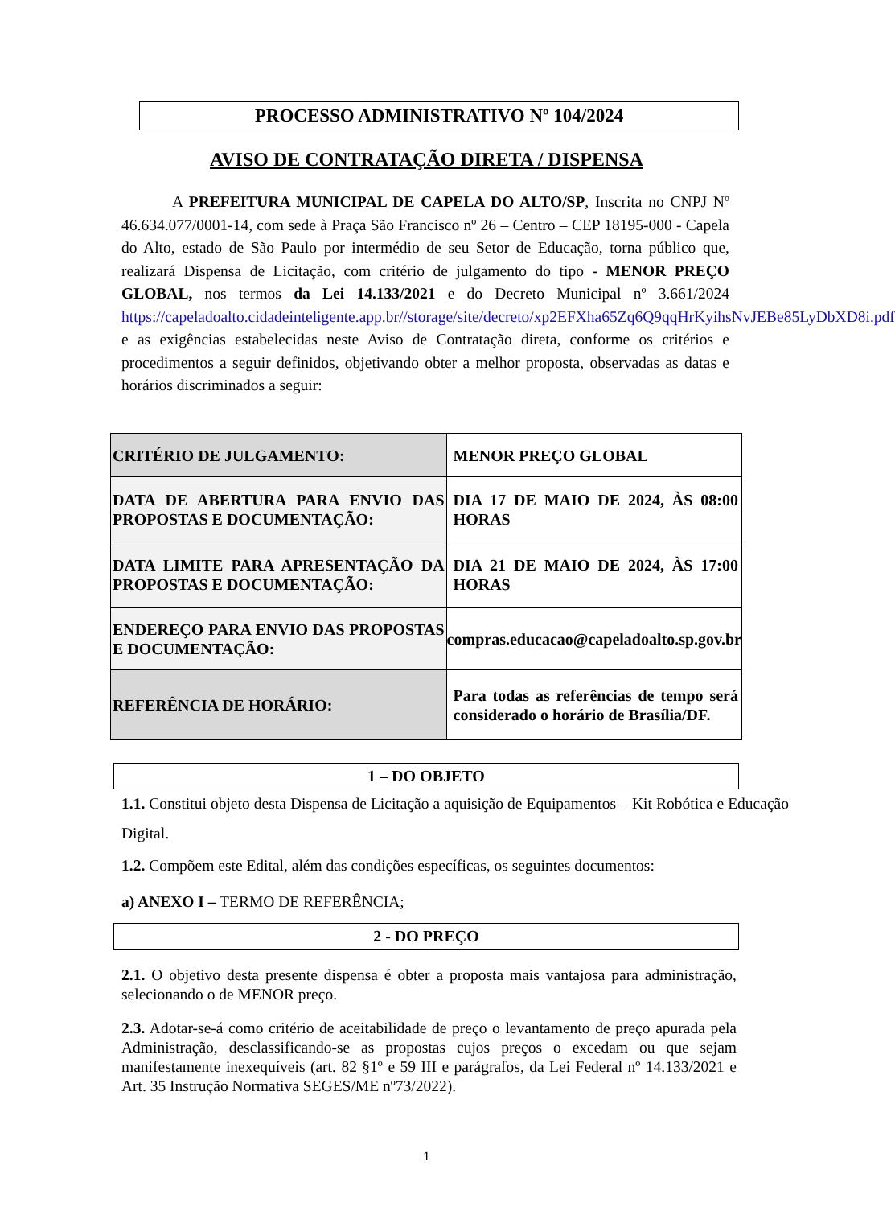PROCESSO ADMINISTRATIVO Nº 104/2024
AVISO DE CONTRATAÇÃO DIRETA / DISPENSA
A PREFEITURA MUNICIPAL DE CAPELA DO ALTO/SP, Inscrita no CNPJ Nº 46.634.077/0001-14, com sede à Praça São Francisco nº 26 – Centro – CEP 18195-000 - Capela do Alto, estado de São Paulo por intermédio de seu Setor de Educação, torna público que, realizará Dispensa de Licitação, com critério de julgamento do tipo - MENOR PREÇO GLOBAL, nos termos da Lei 14.133/2021 e do Decreto Municipal nº 3.661/2024 https://capeladoalto.cidadeinteligente.app.br//storage/site/decreto/xp2EFXha65Zq6Q9qqHrKyihsNvJEBe85LyDbXD8i.pdf e as exigências estabelecidas neste Aviso de Contratação direta, conforme os critérios e procedimentos a seguir definidos, objetivando obter a melhor proposta, observadas as datas e horários discriminados a seguir:
| CRITÉRIO DE JULGAMENTO: | MENOR PREÇO GLOBAL |
| DATA DE ABERTURA PARA ENVIO DAS PROPOSTAS E DOCUMENTAÇÃO: | DIA 17 DE MAIO DE 2024, ÀS 08:00 HORAS |
| DATA LIMITE PARA APRESENTAÇÃO DA PROPOSTAS E DOCUMENTAÇÃO: | DIA 21 DE MAIO DE 2024, ÀS 17:00 HORAS |
| ENDEREÇO PARA ENVIO DAS PROPOSTAS E DOCUMENTAÇÃO: | compras.educacao@capeladoalto.sp.gov.br |
| REFERÊNCIA DE HORÁRIO: | Para todas as referências de tempo será considerado o horário de Brasília/DF. |
1 – DO OBJETO
1.1. Constitui objeto desta Dispensa de Licitação a aquisição de Equipamentos – Kit Robótica e Educação Digital.
1.2. Compõem este Edital, além das condições específicas, os seguintes documentos:
a) ANEXO I – TERMO DE REFERÊNCIA;
2 - DO PREÇO
2.1. O objetivo desta presente dispensa é obter a proposta mais vantajosa para administração, selecionando o de MENOR preço.
2.3. Adotar-se-á como critério de aceitabilidade de preço o levantamento de preço apurada pela Administração, desclassificando-se as propostas cujos preços o excedam ou que sejam manifestamente inexequíveis (art. 82 §1º e 59 III e parágrafos, da Lei Federal nº 14.133/2021 e Art. 35 Instrução Normativa SEGES/ME nº73/2022).
1